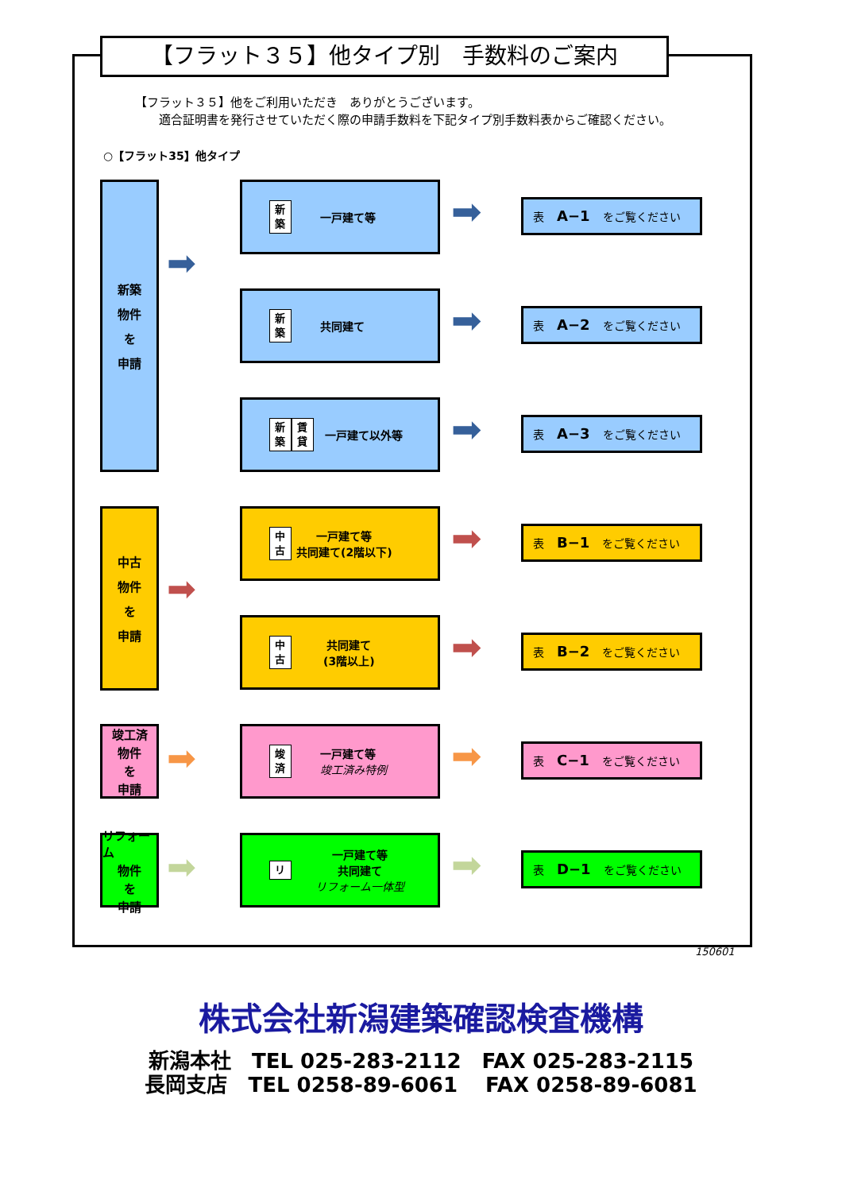【フラット３５】他タイプ別　手数料のご案内
【フラット３５】他をご利用いただき　ありがとうございます。
　　適合証明書を発行させていただく際の申請手数料を下記タイプ別手数料表からご確認ください。
○【フラット35】他タイプ
新築
物件
を
申請
➡
中古
物件
を
申請
➡
竣工済
物件
を
申請
➡
リフォーム
物件
を
申請
➡
新築 一戸建て等
➡ 表 A−1 をご覧ください
新築 共同建て
➡ 表 A−2 をご覧ください
新築 賃貸 一戸建て以外等
➡ 表 A−3 をご覧ください
中古 一戸建て等
共同建て(2階以下)
➡ 表 B−1 をご覧ください
中古 共同建て
(3階以上)
➡ 表 B−2 をご覧ください
竣済 一戸建て等
竣工済み特例
➡ 表 C−1 をご覧ください
リ一戸建て等
共同建て
リフォーム一体型
➡ 表 D−1 をご覧ください
150601
株式会社新潟建築確認検査機構
新潟本社　TEL 025-283-2112　FAX 025-283-2115
長岡支店　TEL 0258-89-6061　 FAX 0258-89-6081